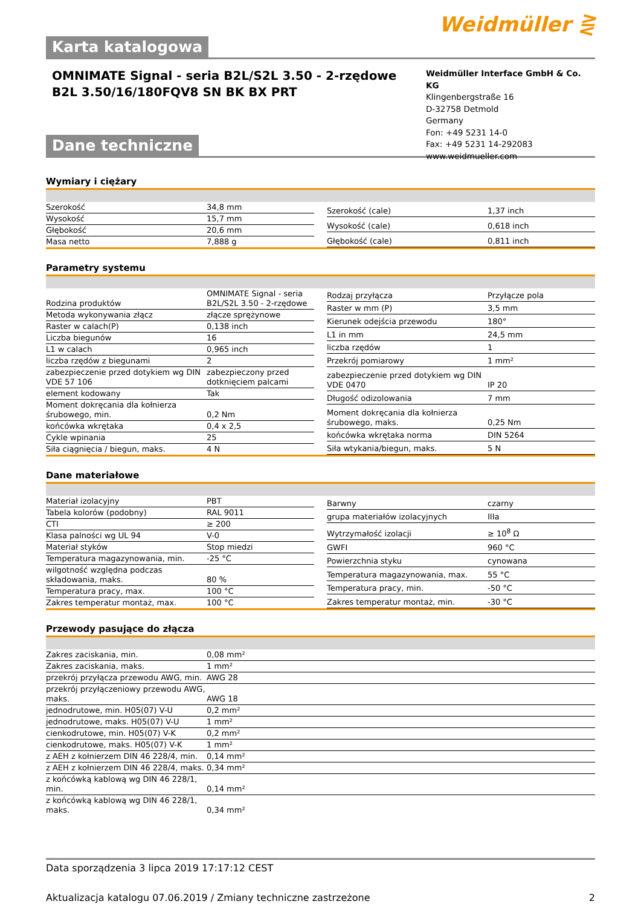Weidmüller ⋛
Karta katalogowa
OMNIMATE Signal - seria B2L/S2L 3.50 - 2-rzędowe
B2L 3.50/16/180FQV8 SN BK BX PRT
Weidmüller Interface GmbH & Co. KG
Klingenbergstraße 16
D-32758 Detmold
Germany
Fon: +49 5231 14-0
Fax: +49 5231 14-292083
www.weidmueller.com
Dane techniczne
Wymiary i ciężary
| Szerokość | 34,8 mm |
| Wysokość | 15,7 mm |
| Głębokość | 20,6 mm |
| Masa netto | 7,888 g |
| Szerokość (cale) | 1,37 inch |
| Wysokość (cale) | 0,618 inch |
| Głębokość (cale) | 0,811 inch |
Parametry systemu
| Rodzina produktów | OMNIMATE Signal - seria B2L/S2L 3.50 - 2-rzędowe |
| Metoda wykonywania złącz | złącze sprężynowe |
| Raster w calach(P) | 0,138 inch |
| Liczba biegunów | 16 |
| L1 w calach | 0,965 inch |
| liczba rzędów z biegunami | 2 |
| zabezpieczenie przed dotykiem wg DIN VDE 57 106 | zabezpieczony przed dotknięciem palcami |
| element kodowany | Tak |
| Moment dokręcania dla kołnierza śrubowego, min. | 0,2 Nm |
| końcówka wkrętaka | 0,4 x 2,5 |
| Cykle wpinania | 25 |
| Siła ciągnięcia / biegun, maks. | 4 N |
| Rodzaj przyłącza | Przyłącze pola |
| Raster w mm (P) | 3,5 mm |
| Kierunek odejścia przewodu | 180° |
| L1 in mm | 24,5 mm |
| liczba rzędów | 1 |
| Przekrój pomiarowy | 1 mm² |
| zabezpieczenie przed dotykiem wg DIN VDE 0470 | IP 20 |
| Długość odizolowania | 7 mm |
| Moment dokręcania dla kołnierza śrubowego, maks. | 0,25 Nm |
| końcówka wkrętaka norma | DIN 5264 |
| Siła wtykania/biegun, maks. | 5 N |
Dane materiałowe
| Materiał izolacyjny | PBT |
| Tabela kolorów (podobny) | RAL 9011 |
| CTI | ≥ 200 |
| Klasa palności wg UL 94 | V-0 |
| Materiał styków | Stop miedzi |
| Temperatura magazynowania, min. | -25 °C |
| wilgotność względna podczas składowania, maks. | 80 % |
| Temperatura pracy, max. | 100 °C |
| Zakres temperatur montaż, max. | 100 °C |
| Barwny | czarny |
| grupa materiałów izolacyjnych | IIIa |
| Wytrzymałość izolacji | ≥ 10<sup>8</sup> Ω |
| GWFI | 960 °C |
| Powierzchnia styku | cynowana |
| Temperatura magazynowania, max. | 55 °C |
| Temperatura pracy, min. | -50 °C |
| Zakres temperatur montaż, min. | -30 °C |
Przewody pasujące do złącza
| Zakres zaciskania, min. | 0,08 mm² |
| Zakres zaciskania, maks. | 1 mm² |
| przekrój przyłącza przewodu AWG, min. | AWG 28 |
| przekrój przyłączeniowy przewodu AWG, maks. | AWG 18 |
| jednodrutowe, min. H05(07) V-U | 0,2 mm² |
| jednodrutowe, maks. H05(07) V-U | 1 mm² |
| cienkodrutowe, min. H05(07) V-K | 0,2 mm² |
| cienkodrutowe, maks. H05(07) V-K | 1 mm² |
| z AEH z kołnierzem DIN 46 228/4, min. | 0,14 mm² |
| z AEH z kołnierzem DIN 46 228/4, maks. | 0,34 mm² |
| z końcówką kablową wg DIN 46 228/1, min. | 0,14 mm² |
| z końcówką kablową wg DIN 46 228/1, maks. | 0,34 mm² |
Data sporządzenia 3 lipca 2019 17:17:12 CEST
Aktualizacja katalogu 07.06.2019 / Zmiany techniczne zastrzeżone 2